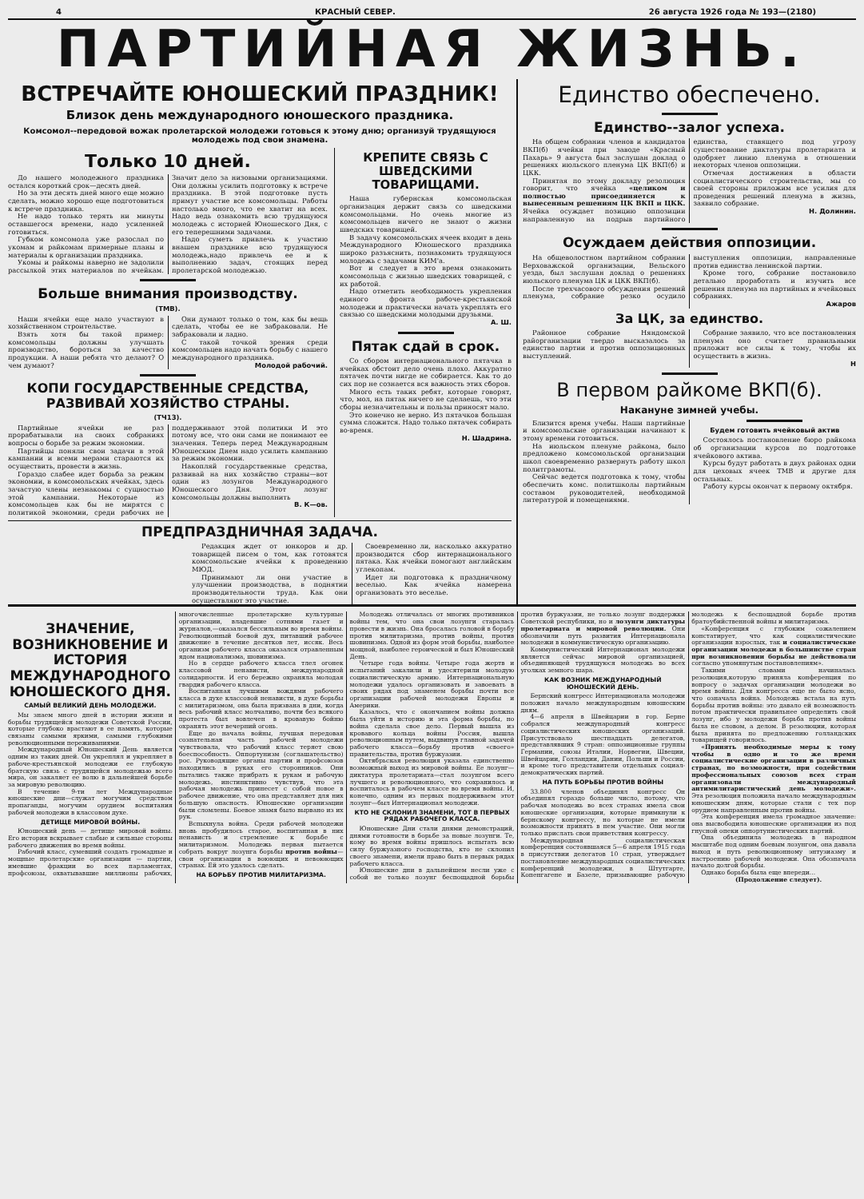4 КРАСНЫЙ СЕВЕР. 26 августа 1926 года № 193—(2180)
ПАРТИЙНАЯ ЖИЗНЬ.
ВСТРЕЧАЙТЕ ЮНОШЕСКИЙ ПРАЗДНИК!
Близок день международного юношеского праздника.
Комсомол--передовой вожак пролетарской молодежи готовься к этому дню; организуй трудящуюся молодежь под свои знамена.
Только 10 дней.
До нашего молодежного праздника остался короткий срок—десять дней.
Но за эти десять дней много еще можно сделать, можно хорошо еще подготовиться к встрече праздника.
Не надо только терять ни минуты оставшегося времени, надо усиленней готовиться.
Губком комсомола уже разослал по укомам и райкомам примерные планы и материалы к организации праздника.
Укомы и райкомы наверно не задолили рассылкой этих материалов по ячейкам. Значит дело за низовыми организациями. Они должны усилить подготовку к встрече праздника. В этой подготовке пусть примут участие все комсомольцы. Работы настолько много, что ее хватит на всех. Надо ведь ознакомить всю трудящуюся молодежь с историей Юношеского Дня, с его теперешними задачами.
Надо суметь привлечь к участию внашем празднике всю трудящуюся молодежь,надо привлечь ее и к выполнению задач, стоящих перед пролетарской молодежью.
Больше внимания производству.
(ТМВ).
Наши ячейки еще мало участвуют в хозяйственном строительстве.
Взять хотя бы такой пример: комсомольцы должны улучшать производство, бороться за качество продукции. А наши ребята что делают? О чем думают?
Они думают только о том, как бы вещь сделать, чтобы ее не забраковали. Не забраковали и ладно.
С такой точкой зрения среди комсомольцев надо начать борьбу с нашего международного праздника.
Молодой рабочий.
КОПИ ГОСУДАРСТВЕННЫЕ СРЕДСТВА, РАЗВИВАЙ ХОЗЯЙСТВО СТРАНЫ.
(ТЧ13).
Партийные ячейки не раз прорабатывали на своих собраниях вопросы о борьбе за режим экономии.
Партийцы поняли свои задачи в этой кампании и всеми мерами стараются их осуществить, провести в жизнь.
Гораздо слабее идет борьба за режим экономии, в комсомольских ячейках, здесь зачастую члены незнакомы с сущностью этой кампании. Некоторые из комсомольцев как бы не мирятся с политикой экономии, среди рабочих не поддерживают этой политики И это потому все, что они сами не понимают ее значения. Теперь перед Международным Юношеским Днем надо усилить кампанию за режим экономии.
Накопляй государственные средства, развивай на них хозяйство страны—вот один из лозунгов Международного Юношеского Дня. Этот лозунг комсомольцы должны выполнить
В. К—ов.
КРЕПИТЕ СВЯЗЬ С ШВЕДСКИМИ ТОВАРИЩАМИ.
Наша губернская комсомольская организация держит связь со шведскими комсомольцами. Но очень многие из комсомольцев ничего не знают о жизни шведских товарищей.
В задачу комсомольских ячеек входит в день Международного Юношеского праздника широко разъяснить, познакомить трудящуюся молодежь с задачами КИМ'а.
Вот и следует в это время ознакомить комсомольца с жизнью шведских товарищей, с их работой.
Надо отметить необходимость укрепления единого фронта рабоче-крестьянской молодежи и практически начать укреплять его связью со шведскими молодыми друзьями.
А. Ш.
Пятак сдай в срок.
Со сбором интернационального пятачка в ячейках обстоит дело очень плохо. Аккуратно пятачек почти нигде не собирается. Как то до сих пор не сознается вся важность этих сборов.
Много есть таких ребят, которые говорят, что, мол, на пятак ничего не сделаешь, что эти сборы незначительны и пользы приносят мало.
Это конечно не верно. Из пятачков большая сумма сложится. Надо только пятачек собирать во-время.
Н. Шадрина.
ПРЕДПРАЗДНИЧНАЯ ЗАДАЧА.
Редакция ждет от юнкоров и др. товарищей писем о том, как готовятся комсомольские ячейки к проведению МЮД.
Принимают ли они участие в улучшении производства, в поднятии производительности труда. Как они осуществляют это участие.
Своевременно ли, насколько аккуратно производится сбор интернационального пятака. Как ячейки помогают английским углекопам.
Идет ли подготовка к празднично­му веселью. Как ячейка намерена организовать это веселье.
Единство обеспечено.
Единство--залог успеха.
На общем собрании членов и кандидатов ВКП(б) ячейки при заводе «Красный Пахарь» 9 августа был заслушан доклад о решениях июльского пленума ЦК ВКП(б) и ЦКК.
Принятая по этому докладу резолюция говорит, что ячейка «целиком и полностью присоединяется к вынесенным решениям ЦК ВКП и ЦКК. Ячейка осуждает позицию оппозиции направленную на подрыв партийного единства, ставящего под угрозу существование диктатуры пролетариата и одобряет линию пленума в отношении некоторых членов оппозиции.
Отмечая достижения в области социалистического строительства, мы со своей стороны приложим все усилия для проведения решений пленума в жизнь, заявило собрание.
Н. Долинин.
Осуждаем действия оппозиции.
На общеволостном партийном собрании Верховажской организации, Вельского уезда, был заслушан доклад о решениях июльского пленума ЦК и ЦКК ВКП(б).
После трехчасового обсуждения решений пленума, собрание резко осудило выступления оппозиции, направленные против единства ленинской партии.
Кроме того, собрание постановило детально проработать и изучить все решения пленума на партийных и ячейковых собраниях.
Ажаров
За ЦК, за единство.
Районное собрание Няндомской райорганизации твердо высказалось за единство партии и против оппозиционных выступлений.
Собрание заявило, что все постановления пленума оно считает правильными приложит все силы к тому, чтобы их осуществить в жизнь.
Н
В первом райкоме ВКП(б).
Накануне зимней учебы.
Близится время учебы. Наши партийные и комсомольские организации начинают к этому времени готовиться.
На июльском пленуме райкома, было предложено комсомольской организации школ своевременно развернуть работу школ политграмоты.
Сейчас ведется подготовка к тому, чтобы обеспечить комс. политшколы партийным составом руководителей, необходимой литературой и помещениями.
Будем готовить ячейковый актив
Состоялось постановление бюро райкома об организации курсов по подготовке ячейкового актива.
Курсы будут работать в двух районах одни для цеховых ячеек ТМВ и другие для остальных.
Работу курсы окончат к первому октября.
ЗНАЧЕНИЕ, ВОЗНИКНОВЕНИЕ И ИСТОРИЯ МЕЖДУНАРОДНОГО ЮНОШЕСКОГО ДНЯ.
САМЫЙ ВЕЛИКИЙ ДЕНЬ МОЛОДЕЖИ.
Мы знаем много дней в истории жизни и борьбы трудящейся молодежи Советской России, которые глубоко врастают в ее память, которые связаны самыми яркими, самыми глубокими революционными переживаниями.
Международный Юношеский День является одним из таких дней. Он укреплял и укрепляет в рабоче-крестьянской молодежи ее глубокую братскую связь с трудящейся молодежью всего мира, он закаляет ее волю в дальнейшей борьбе за мировую революцию.
В течение 9-ти лет Международные юношеские дни—служат могучим средством пропаганды, могучим орудием воспитания рабочей молодежи в классовом духе.
ДЕТИЩЕ МИРОВОЙ ВОЙНЫ.
Юношеский день — детище мировой войны. Его история вскрывает слабые и сильные стороны рабочего движения во время войны.
Рабочий класс, сумевший создать громадные и мощные пролетарские организации — партии, имевшие фракции во всех парламентах, профсоюзы, охватывавшие миллионы рабочих, многочисленные пролетарские культурные организации, владевшие сотнями газет и журналов,—оказался бессильным во время войны. Революционный боевой дух, питавший рабочее движение в течение десятков лет, иссяк. Весь организм рабочего класса оказался отравленным ядом национализма, шовинизма.
Но в сердце рабочего класса тлел огонек классовой ненависти, международной солидарности. И его бережно охраняла молодая гвардия рабочего класса.
Воспитанная лучшими вождями рабочего класса в духе классовой ненависти, в духе борьбы с милитаризмом, она была призвана в дни, когда весь рабочий класс молчаливо, почти без всякого протеста был вовлечен в кровавую бойню охранять этот вечерний огонь.
Еще до начала войны, лучшая передовая сознательная часть рабочей молодежи чувствовала, что рабочий класс теряет свою боеспособность. Оппортунизм (соглашательство) рос. Руководящие органы партии и профсоюзов находились в руках его сторонников. Они пытались также прибрать к рукам и рабочую молодежь, инстинктивно чувствуя, что эта рабочая молодежь принесет с собой новое в рабочее движение, что она представляет для них большую опасность. Юношеские организации были сломлены. Боевое знамя было вырвано из их рук.
Вспыхнула война. Среди рабочей молодежи вновь пробудилось старое, воспитанная в них ненависть и стремление к борьбе с милитаризмом. Молодежь первая пытается собрать вокруг лозунга борьбы против войны—свои организации в воюющих и невоюющих странах. Ей это удалось сделать.
НА БОРЬБУ ПРОТИВ МИЛИТАРИЗМА.
Молодежь отличалась от многих противников войны тем, что она свои лозунги старалась провести в жизнь. Она бросалась головой в борьбу против милитаризма, против войны, против шовинизма. Одной из форм этой борьбы, наиболее мощной, наиболее героической и был Юношеский День.
Четыре года войны. Четыре года жертв и испытаний закалили и удесятерили молодую социалистическую армию. Интернациональную молодежи удалось организовать и завоевать в своих рядах под знаменем борьбы почти все организации рабочей молодежи Европы и Америки.
Казалось, что с окончанием войны должна была уйти в историю и эта форма борьбы, но война сделала свое дело. Первый вышла из кровавого кольца войны Россия, вышла революционным путем, выдвинув главной задачей рабочего класса—борьбу против «своего» правительства, против буржуазии.
Октябрьская революция указала единственно возможный выход из мировой войны. Ее лозунг—диктатура пролетариата—стал лозунгом всего лучшего и революционного, что сохранилось и воспиталось в рабочем классе во время войны. И, конечно, одним из первых поддерживаем этот лозунг—был Интернационал молодежи.
КТО НЕ СКЛОНИЛ ЗНАМЕНИ, ТОТ В ПЕРВЫХ РЯДАХ РАБОЧЕГО КЛАССА.
Юношеские Дни стали днями демонстраций, днями готовности в борьбе за новые лозунги. Те, кому во время войны пришлось испытать всю силу буржуазного господства, кто не склонил своего знамени, имели право быть в первых рядах рабочего класса.
Юношеские дни в дальнейшем несли уже с собой не только лозунг беспощадной борьбы против буржуазии, не только лозунг поддержки Советской республики, но и лозунги диктатуры пролетариата и мировой революции. Они обозначили путь развития Интернационала молодежи в коммунистическую организацию.
Коммунистический Интернационал молодежи является сейчас мировой организацией, объединяющей трудящуюся молодежь во всех уголках земного шара.
КАК ВОЗНИК МЕЖДУНАРОДНЫЙ ЮНОШЕСКИЙ ДЕНЬ.
Бернский конгресс Интернационала молодежи положил начало международным юношеским дням.
4—6 апреля в Швейцарии в гор. Берне собрался международный конгресс социалистических юношеских организаций. Присутствовало шестнадцать делегатов, представлявших 9 стран: оппозиционные группы Германии, союзы Италии, Норвегии, Швеции, Швейцарии, Голландии, Дании, Польши и России, и кроме того представители отдельных социал-демократических партий.
НА ПУТЬ БОРЬБЫ ПРОТИВ ВОЙНЫ
33.800 членов объединял конгресс Он объединял гораздо больше число, потому, что рабочая молодежь во всех странах имела свои юношеские организации, которые примкнули к бернскому конгрессу, но которые не имели возможности принять в нем участие. Они могли только прислать свои приветствия конгрессу.
Международная социалистическая конференция состоявшаяся 5—6 апреля 1915 года в присутствии делегатов 10 стран, утверждает постановление международных социалистических конференций молодежи, в Штутгарте, Копенгагене и Базеле, призывающие рабочую молодежь к беспощадной борьбе против братоубийственной войны и милитаризма.
«Конференция с глубоким сожалением констатирует, что как социалистические организации взрослых, так и социалистические организации молодежи в большинстве стран при возникновении борьбы не действовали согласно упомянутым постановлениям».
Такими словами начиналась резолюция,которую приняла конференция по вопросу о задачах организации молодежи во время войны. Для конгресса еще не было ясно, что означала война. Молодежь встала на путь борьбы против войны: это давало ей возможность потом практически правильнее определить свой лозунг, ибо у молодежи борьба против войны была не словом, а делом. В резолюции, которая была принята по предложению голландских товарищей говорилось.
«Принять необходимые меры к тому чтобы в одно и то же время социалистические организации в различных странах, по возможности, при содействии профессиональных союзов всех стран организовали международный антимилитаристический день молодежи». Эта резолюция положила начало международным юношеским дням, которые стали с тех пор орудием направленным против войны.
Эта конференция имела громадное значение: она высвободила юношеские организации из под гнусной опеки оппортунистических партий.
Она объединила молодежь в народном масштабе под одним боевым лозунгом, она давала выход и путь революционному энтузиазму и настроению рабочей молодежи. Она обозначала начало долгой борьбы.
Однако борьба была еще впереди...
(Продолжение следует).